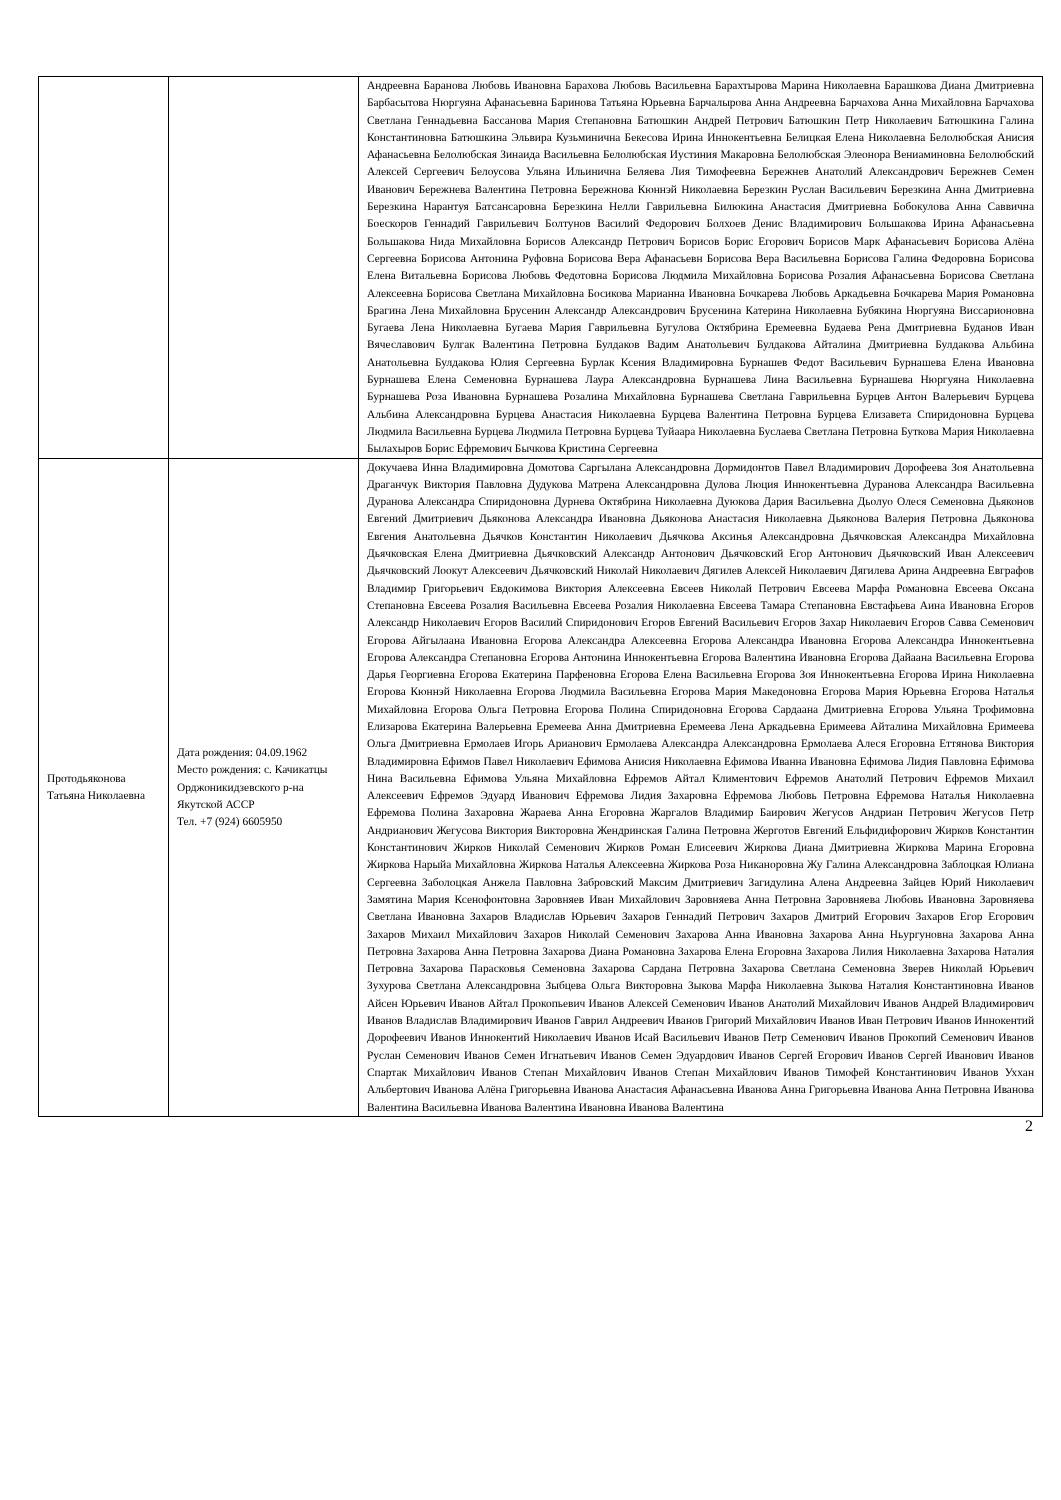| | | Андреевна Баранова Любовь Ивановна Барахова Любовь Васильевна Барахтырова Марина Николаевна Барашкова Диана Дмитриевна Барбасытова Нюргуяна Афанасьевна Баринова Татьяна Юрьевна Барчалырова Анна Андреевна Барчахова Анна Михайловна Барчахова Светлана Геннадьевна Бассанова Мария Степановна Батюшкин Андрей Петрович Батюшкин Петр Николаевич Батюшкина Галина Константиновна Батюшкина Эльвира Кузьминична Бекесова Ирина Иннокентьевна Белицкая Елена Николаевна Белолюбская Анисия Афанасьевна Белолюбская Зинаида Васильевна Белолюбская Иустиния Макаровна Белолюбская Элеонора Вениаминовна Белолюбский Алексей Сергеевич Белоусова Ульяна Ильинична Беляева Лия Тимофеевна Бережнев Анатолий Александрович Бережнев Семен Иванович Бережнева Валентина Петровна Бережнова Кюннэй Николаевна Березкин Руслан Васильевич Березкина Анна Дмитриевна Березкина Нарантуя Батсансаровна Березкина Нелли Гаврильевна Билюкина Анастасия Дмитриевна Бобокулова Анна Саввична Боескоров Геннадий Гаврильевич Болтунов Василий Федорович Болхоев Денис Владимирович Большакова Ирина Афанасьевна Большакова Нида Михайловна Борисов Александр Петрович Борисов Борис Егорович Борисов Марк Афанасьевич Борисова Алёна Сергеевна Борисова Антонина Руфовна Борисова Вера Афанасьевн Борисова Вера Васильевна Борисова Галина Федоровна Борисова Елена Витальевна Борисова Любовь Федотовна Борисова Людмила Михайловна Борисова Розалия Афанасьевна Борисова Светлана Алексеевна Борисова Светлана Михайловна Босикова Марианна Ивановна Бочкарева Любовь Аркадьевна Бочкарева Мария Романовна Брагина Лена Михайловна Брусенин Александр Александрович Брусенина Катерина Николаевна Бубякина Нюргуяна Виссарионовна Бугаева Лена Николаевна Бугаева Мария Гаврильевна Бугулова Октябрина Еремеевна Будаева Рена Дмитриевна Буданов Иван Вячеславович Булгак Валентина Петровна Булдаков Вадим Анатольевич Булдакова Айталина Дмитриевна Булдакова Альбина Анатольевна Булдакова Юлия Сергеевна Бурлак Ксения Владимировна Бурнашев Федот Васильевич Бурнашева Елена Ивановна Бурнашева Елена Семеновна Бурнашева Лаура Александровна Бурнашева Лина Васильевна Бурнашева Нюргуяна Николаевна Бурнашева Роза Ивановна Бурнашева Розалина Михайловна Бурнашева Светлана Гаврильевна Бурцев Антон Валерьевич Бурцева Альбина Александровна Бурцева Анастасия Николаевна Бурцева Валентина Петровна Бурцева Елизавета Спиридоновна Бурцева Людмила Васильевна Бурцева Людмила Петровна Бурцева Туйаара Николаевна Буслаева Светлана Петровна Буткова Мария Николаевна Былахыров Борис Ефремович Бычкова Кристина Сергеевна |
| Протодьяконова Татьяна Николаевна | Дата рождения: 04.09.1962 Место рождения: с. Качикатцы Орджоникидзевского р-на Якутской АССР Тел. +7 (924) 6605950 | Докучаева Инна Владимировна Домотова Саргылана Александровна Дормидонтов Павел Владимирович Дорофеева Зоя Анатольевна Драганчук Виктория Павловна Дудукова Матрена Александровна Дулова Люция Иннокентьевна Дуранова Александра Васильевна Дуранова Александра Спиридоновна Дурнева Октябрина Николаевна Дуюкова Дария Васильевна Дьолуо Олеся Семеновна Дьяконов Евгений Дмитриевич Дьяконова Александра Ивановна Дьяконова Анастасия Николаевна Дьяконова Валерия Петровна Дьяконова Евгения Анатольевна Дьячков Константин Николаевич Дьячкова Аксинья Александровна Дьячковская Александра Михайловна Дьячковская Елена Дмитриевна Дьячковский Александр Антонович Дьячковский Егор Антонович Дьячковский Иван Алексеевич Дьячковский Лоокут Алексеевич Дьячковский Николай Николаевич Дягилев Алексей Николаевич Дягилева Арина Андреевна Евграфов Владимир Григорьевич Евдокимова Виктория Алексеевна Евсеев Николай Петрович Евсеева Марфа Романовна Евсеева Оксана Степановна Евсеева Розалия Васильевна Евсеева Розалия Николаевна Евсеева Тамара Степановна Евстафьева Аина Ивановна Егоров Александр Николаевич Егоров Василий Спиридонович Егоров Евгений Васильевич Егоров Захар Николаевич Егоров Савва Семенович Егорова Айгылаана Ивановна Егорова Александра Алексеевна Егорова Александра Ивановна Егорова Александра Иннокентьевна Егорова Александра Степановна Егорова Антонина Иннокентьевна Егорова Валентина Ивановна Егорова Дайаана Васильевна Егорова Дарья Георгиевна Егорова Екатерина Парфеновна Егорова Елена Васильевна Егорова Зоя Иннокентьевна Егорова Ирина Николаевна Егорова Кюннэй Николаевна Егорова Людмила Васильевна Егорова Мария Македоновна Егорова Мария Юрьевна Егорова Наталья Михайловна Егорова Ольга Петровна Егорова Полина Спиридоновна Егорова Сардаана Дмитриевна Егорова Ульяна Трофимовна Елизарова Екатерина Валерьевна Еремеева Анна Дмитриевна Еремеева Лена Аркадьевна Еримеева Айталина Михайловна Еримеева Ольга Дмитриевна Ермолаев Игорь Арианович Ермолаева Александра Александровна Ермолаева Алеся Егоровна Еттянова Виктория Владимировна Ефимов Павел Николаевич Ефимова Анисия Николаевна Ефимова Иванна Ивановна Ефимова Лидия Павловна Ефимова Нина Васильевна Ефимова Ульяна Михайловна Ефремов Айтал Климентович Ефремов Анатолий Петрович Ефремов Михаил Алексеевич Ефремов Эдуард Иванович Ефремова Лидия Захаровна Ефремова Любовь Петровна Ефремова Наталья Николаевна Ефремова Полина Захаровна Жараева Анна Егоровна Жаргалов Владимир Баирович Жегусов Андриан Петрович Жегусов Петр Андрианович Жегусова Виктория Викторовна Жендринская Галина Петровна Жерготов Евгений Ельфидифорович Жирков Константин Константинович Жирков Николай Семенович Жирков Роман Елисеевич Жиркова Диана Дмитриевна Жиркова Марина Егоровна Жиркова Нарыйа Михайловна Жиркова Наталья Алексеевна Жиркова Роза Никаноровна Жу Галина Александровна Заблоцкая Юлиана Сергеевна Заболоцкая Анжела Павловна Забровский Максим Дмитриевич Загидулина Алена Андреевна Зайцев Юрий Николаевич Замятина Мария Ксенофонтовна Заровняев Иван Михайлович Заровняева Анна Петровна Заровняева Любовь Ивановна Заровняева Светлана Ивановна Захаров Владислав Юрьевич Захаров Геннадий Петрович Захаров Дмитрий Егорович Захаров Егор Егорович Захаров Михаил Михайлович Захаров Николай Семенович Захарова Анна Ивановна Захарова Анна Ньургуновна Захарова Анна Петровна Захарова Анна Петровна Захарова Диана Романовна Захарова Елена Егоровна Захарова Лилия Николаевна Захарова Наталия Петровна Захарова Парасковья Семеновна Захарова Сардана Петровна Захарова Светлана Семеновна Зверев Николай Юрьевич Зухурова Светлана Александровна Зыбцева Ольга Викторовна Зыкова Марфа Николаевна Зыкова Наталия Константиновна Иванов Айсен Юрьевич Иванов Айтал Прокопьевич Иванов Алексей Семенович Иванов Анатолий Михайлович Иванов Андрей Владимирович Иванов Владислав Владимирович Иванов Гаврил Андреевич Иванов Григорий Михайлович Иванов Иван Петрович Иванов Иннокентий Дорофеевич Иванов Иннокентий Николаевич Иванов Исай Васильевич Иванов Петр Семенович Иванов Прокопий Семенович Иванов Руслан Семенович Иванов Семен Игнатьевич Иванов Семен Эдуардович Иванов Сергей Егорович Иванов Сергей Иванович Иванов Спартак Михайлович Иванов Степан Михайлович Иванов Степан Михайлович Иванов Тимофей Константинович Иванов Уххан Альбертович Иванова Алёна Григорьевна Иванова Анастасия Афанасьевна Иванова Анна Григорьевна Иванова Анна Петровна Иванова Валентина Васильевна Иванова Валентина Ивановна Иванова Валентина |
2